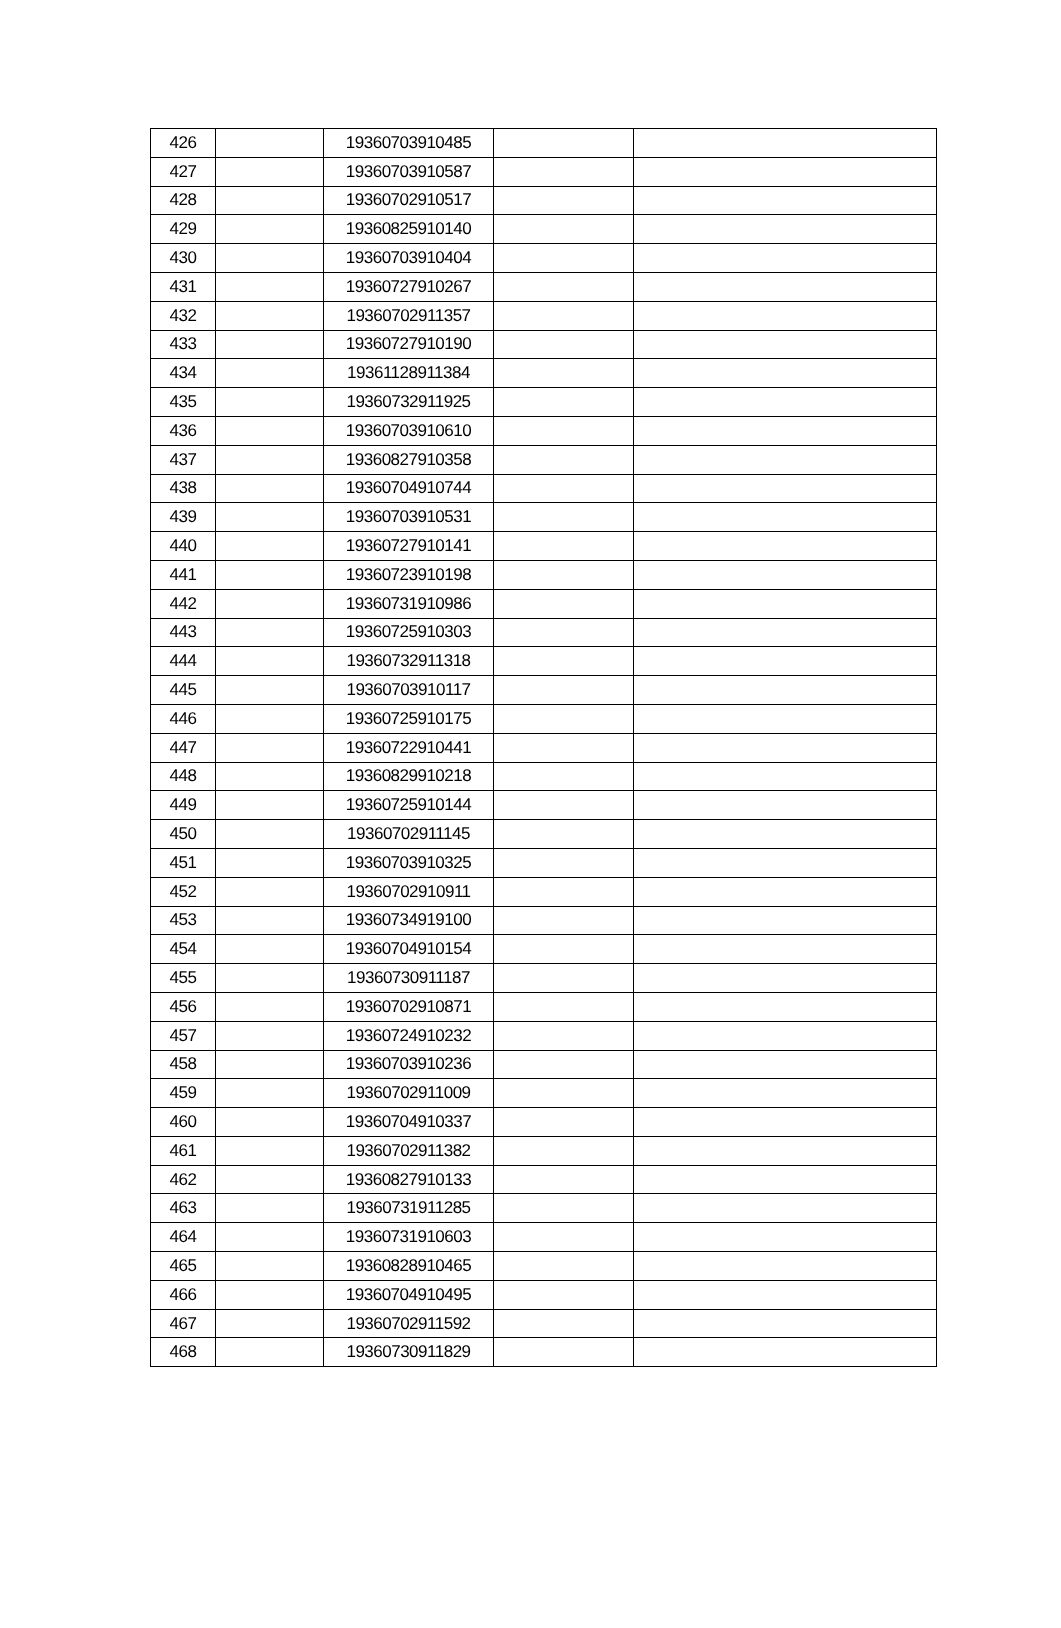| 426 | | 19360703910485 | | |
| 427 | | 19360703910587 | | |
| 428 | | 19360702910517 | | |
| 429 | | 19360825910140 | | |
| 430 | | 19360703910404 | | |
| 431 | | 19360727910267 | | |
| 432 | | 19360702911357 | | |
| 433 | | 19360727910190 | | |
| 434 | | 19361128911384 | | |
| 435 | | 19360732911925 | | |
| 436 | | 19360703910610 | | |
| 437 | | 19360827910358 | | |
| 438 | | 19360704910744 | | |
| 439 | | 19360703910531 | | |
| 440 | | 19360727910141 | | |
| 441 | | 19360723910198 | | |
| 442 | | 19360731910986 | | |
| 443 | | 19360725910303 | | |
| 444 | | 19360732911318 | | |
| 445 | | 19360703910117 | | |
| 446 | | 19360725910175 | | |
| 447 | | 19360722910441 | | |
| 448 | | 19360829910218 | | |
| 449 | | 19360725910144 | | |
| 450 | | 19360702911145 | | |
| 451 | | 19360703910325 | | |
| 452 | | 19360702910911 | | |
| 453 | | 19360734919100 | | |
| 454 | | 19360704910154 | | |
| 455 | | 19360730911187 | | |
| 456 | | 19360702910871 | | |
| 457 | | 19360724910232 | | |
| 458 | | 19360703910236 | | |
| 459 | | 19360702911009 | | |
| 460 | | 19360704910337 | | |
| 461 | | 19360702911382 | | |
| 462 | | 19360827910133 | | |
| 463 | | 19360731911285 | | |
| 464 | | 19360731910603 | | |
| 465 | | 19360828910465 | | |
| 466 | | 19360704910495 | | |
| 467 | | 19360702911592 | | |
| 468 | | 19360730911829 | | |